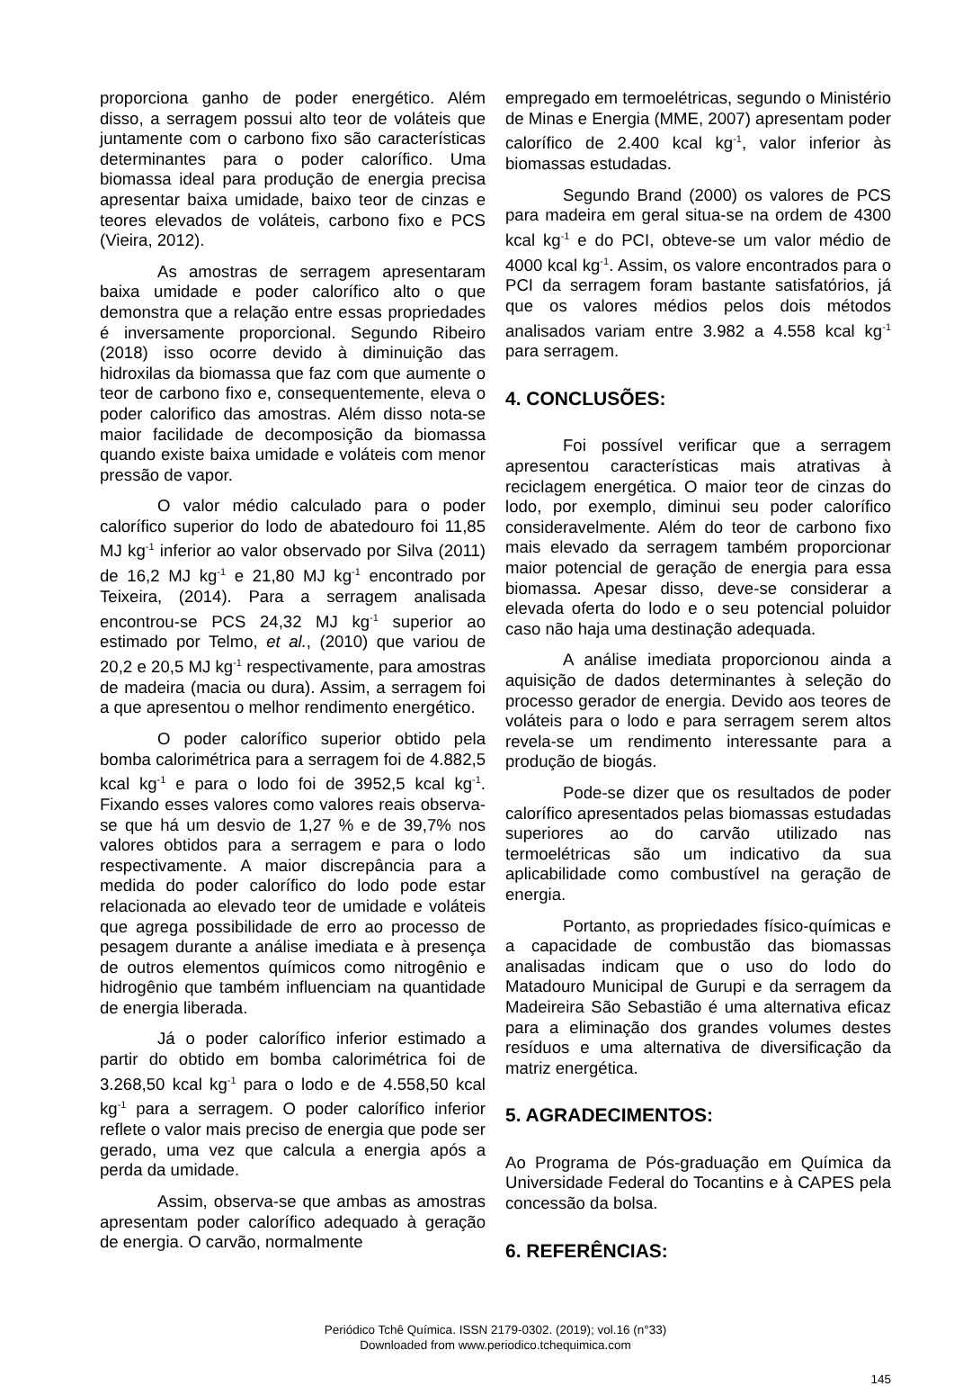proporciona ganho de poder energético. Além disso, a serragem possui alto teor de voláteis que juntamente com o carbono fixo são características determinantes para o poder calorífico. Uma biomassa ideal para produção de energia precisa apresentar baixa umidade, baixo teor de cinzas e teores elevados de voláteis, carbono fixo e PCS (Vieira, 2012).
As amostras de serragem apresentaram baixa umidade e poder calorífico alto o que demonstra que a relação entre essas propriedades é inversamente proporcional. Segundo Ribeiro (2018) isso ocorre devido à diminuição das hidroxilas da biomassa que faz com que aumente o teor de carbono fixo e, consequentemente, eleva o poder calorifico das amostras. Além disso nota-se maior facilidade de decomposição da biomassa quando existe baixa umidade e voláteis com menor pressão de vapor.
O valor médio calculado para o poder calorífico superior do lodo de abatedouro foi 11,85 MJ kg<sup>-1</sup> inferior ao valor observado por Silva (2011) de 16,2 MJ kg<sup>-1</sup> e 21,80 MJ kg<sup>-1</sup> encontrado por Teixeira, (2014). Para a serragem analisada encontrou-se PCS 24,32 MJ kg<sup>-1</sup> superior ao estimado por Telmo, et al., (2010) que variou de 20,2 e 20,5 MJ kg<sup>-1</sup> respectivamente, para amostras de madeira (macia ou dura). Assim, a serragem foi a que apresentou o melhor rendimento energético.
O poder calorífico superior obtido pela bomba calorimétrica para a serragem foi de 4.882,5 kcal kg<sup>-1</sup> e para o lodo foi de 3952,5 kcal kg<sup>-1</sup>. Fixando esses valores como valores reais observa-se que há um desvio de 1,27 % e de 39,7% nos valores obtidos para a serragem e para o lodo respectivamente. A maior discrepância para a medida do poder calorífico do lodo pode estar relacionada ao elevado teor de umidade e voláteis que agrega possibilidade de erro ao processo de pesagem durante a análise imediata e à presença de outros elementos químicos como nitrogênio e hidrogênio que também influenciam na quantidade de energia liberada.
Já o poder calorífico inferior estimado a partir do obtido em bomba calorimétrica foi de 3.268,50 kcal kg<sup>-1</sup> para o lodo e de 4.558,50 kcal kg<sup>-1</sup> para a serragem. O poder calorífico inferior reflete o valor mais preciso de energia que pode ser gerado, uma vez que calcula a energia após a perda da umidade.
Assim, observa-se que ambas as amostras apresentam poder calorífico adequado à geração de energia. O carvão, normalmente
empregado em termoelétricas, segundo o Ministério de Minas e Energia (MME, 2007) apresentam poder calorífico de 2.400 kcal kg<sup>-1</sup>, valor inferior às biomassas estudadas.
Segundo Brand (2000) os valores de PCS para madeira em geral situa-se na ordem de 4300 kcal kg<sup>-1</sup> e do PCI, obteve-se um valor médio de 4000 kcal kg<sup>-1</sup>. Assim, os valore encontrados para o PCI da serragem foram bastante satisfatórios, já que os valores médios pelos dois métodos analisados variam entre 3.982 a 4.558 kcal kg<sup>-1</sup> para serragem.
4. CONCLUSÕES:
Foi possível verificar que a serragem apresentou características mais atrativas à reciclagem energética. O maior teor de cinzas do lodo, por exemplo, diminui seu poder calorífico consideravelmente. Além do teor de carbono fixo mais elevado da serragem também proporcionar maior potencial de geração de energia para essa biomassa. Apesar disso, deve-se considerar a elevada oferta do lodo e o seu potencial poluidor caso não haja uma destinação adequada.
A análise imediata proporcionou ainda a aquisição de dados determinantes à seleção do processo gerador de energia. Devido aos teores de voláteis para o lodo e para serragem serem altos revela-se um rendimento interessante para a produção de biogás.
Pode-se dizer que os resultados de poder calorífico apresentados pelas biomassas estudadas superiores ao do carvão utilizado nas termoelétricas são um indicativo da sua aplicabilidade como combustível na geração de energia.
Portanto, as propriedades físico-químicas e a capacidade de combustão das biomassas analisadas indicam que o uso do lodo do Matadouro Municipal de Gurupi e da serragem da Madeireira São Sebastião é uma alternativa eficaz para a eliminação dos grandes volumes destes resíduos e uma alternativa de diversificação da matriz energética.
5. AGRADECIMENTOS:
Ao Programa de Pós-graduação em Química da Universidade Federal do Tocantins e à CAPES pela concessão da bolsa.
6. REFERÊNCIAS:
Periódico Tchê Química. ISSN 2179-0302. (2019); vol.16 (n°33)
Downloaded from www.periodico.tchequimica.com
145